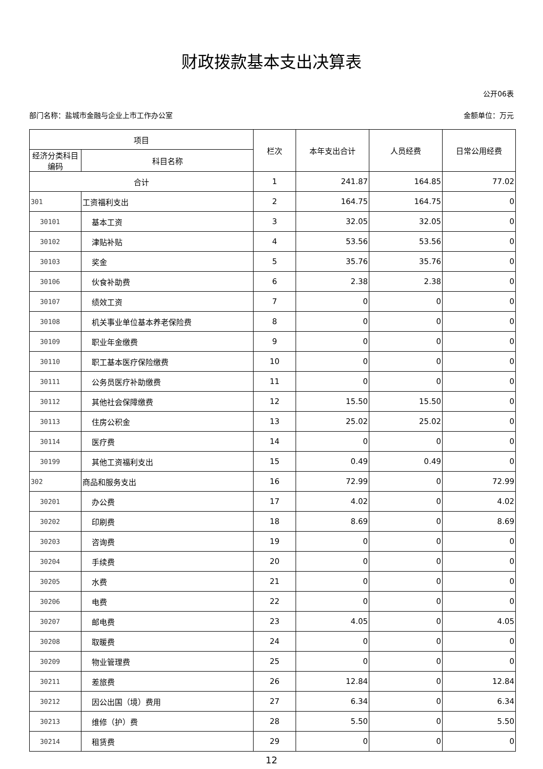财政拨款基本支出决算表
公开06表
部门名称：盐城市金融与企业上市工作办公室 金额单位：万元
| 项目 | | 栏次 | 本年支出合计 | 人员经费 | 日常公用经费 |
| --- | --- | --- | --- | --- | --- |
| 经济分类科目编码 | 科目名称 | | | | |
| 合计 | | 1 | 241.87 | 164.85 | 77.02 |
| 301 | 工资福利支出 | 2 | 164.75 | 164.75 | 0 |
| 30101 | 基本工资 | 3 | 32.05 | 32.05 | 0 |
| 30102 | 津贴补贴 | 4 | 53.56 | 53.56 | 0 |
| 30103 | 奖金 | 5 | 35.76 | 35.76 | 0 |
| 30106 | 伙食补助费 | 6 | 2.38 | 2.38 | 0 |
| 30107 | 绩效工资 | 7 | 0 | 0 | 0 |
| 30108 | 机关事业单位基本养老保险费 | 8 | 0 | 0 | 0 |
| 30109 | 职业年金缴费 | 9 | 0 | 0 | 0 |
| 30110 | 职工基本医疗保险缴费 | 10 | 0 | 0 | 0 |
| 30111 | 公务员医疗补助缴费 | 11 | 0 | 0 | 0 |
| 30112 | 其他社会保障缴费 | 12 | 15.50 | 15.50 | 0 |
| 30113 | 住房公积金 | 13 | 25.02 | 25.02 | 0 |
| 30114 | 医疗费 | 14 | 0 | 0 | 0 |
| 30199 | 其他工资福利支出 | 15 | 0.49 | 0.49 | 0 |
| 302 | 商品和服务支出 | 16 | 72.99 | 0 | 72.99 |
| 30201 | 办公费 | 17 | 4.02 | 0 | 4.02 |
| 30202 | 印刷费 | 18 | 8.69 | 0 | 8.69 |
| 30203 | 咨询费 | 19 | 0 | 0 | 0 |
| 30204 | 手续费 | 20 | 0 | 0 | 0 |
| 30205 | 水费 | 21 | 0 | 0 | 0 |
| 30206 | 电费 | 22 | 0 | 0 | 0 |
| 30207 | 邮电费 | 23 | 4.05 | 0 | 4.05 |
| 30208 | 取暖费 | 24 | 0 | 0 | 0 |
| 30209 | 物业管理费 | 25 | 0 | 0 | 0 |
| 30211 | 差旅费 | 26 | 12.84 | 0 | 12.84 |
| 30212 | 因公出国（境）费用 | 27 | 6.34 | 0 | 6.34 |
| 30213 | 维修（护）费 | 28 | 5.50 | 0 | 5.50 |
| 30214 | 租赁费 | 29 | 0 | 0 | 0 |
12